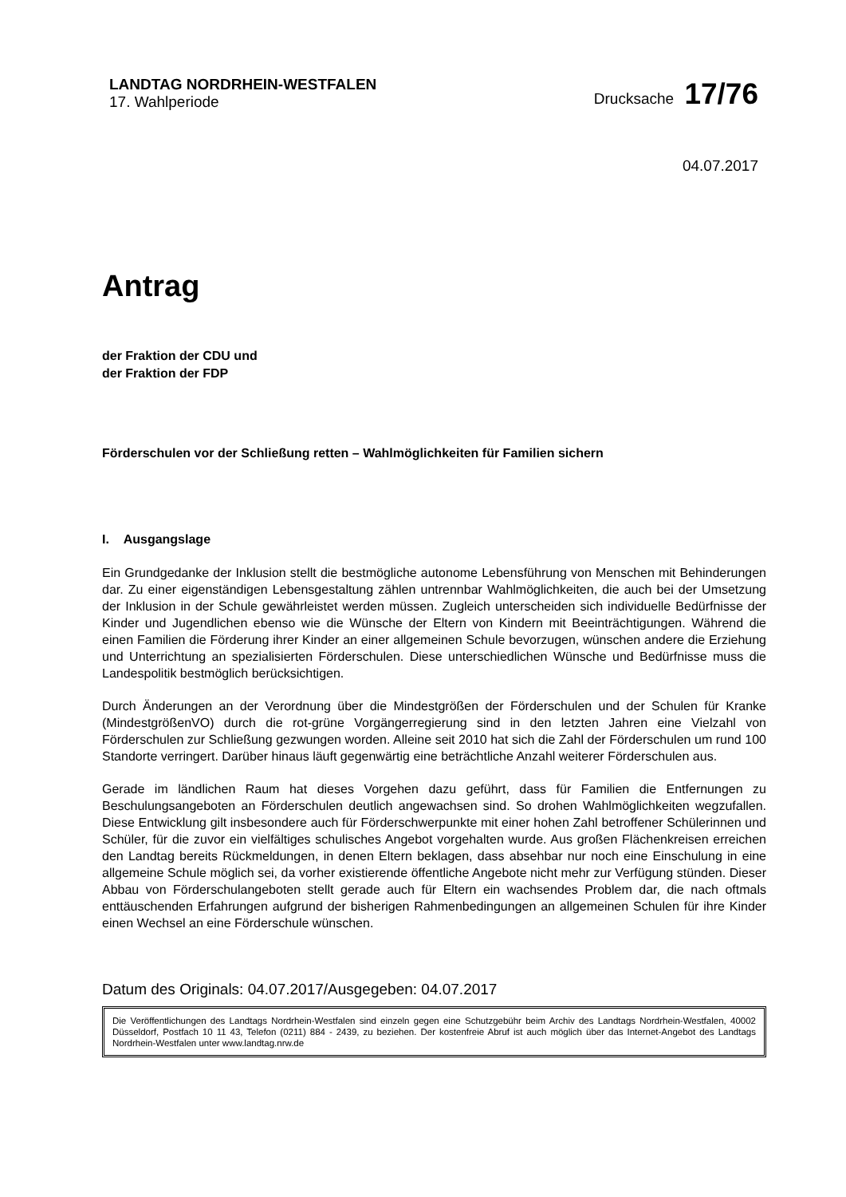LANDTAG NORDRHEIN-WESTFALEN
17. Wahlperiode
Drucksache 17/76
04.07.2017
Antrag
der Fraktion der CDU und
der Fraktion der FDP
Förderschulen vor der Schließung retten – Wahlmöglichkeiten für Familien sichern
I. Ausgangslage
Ein Grundgedanke der Inklusion stellt die bestmögliche autonome Lebensführung von Menschen mit Behinderungen dar. Zu einer eigenständigen Lebensgestaltung zählen untrennbar Wahlmöglichkeiten, die auch bei der Umsetzung der Inklusion in der Schule gewährleistet werden müssen. Zugleich unterscheiden sich individuelle Bedürfnisse der Kinder und Jugendlichen ebenso wie die Wünsche der Eltern von Kindern mit Beeinträchtigungen. Während die einen Familien die Förderung ihrer Kinder an einer allgemeinen Schule bevorzugen, wünschen andere die Erziehung und Unterrichtung an spezialisierten Förderschulen. Diese unterschiedlichen Wünsche und Bedürfnisse muss die Landespolitik bestmöglich berücksichtigen.
Durch Änderungen an der Verordnung über die Mindestgrößen der Förderschulen und der Schulen für Kranke (MindestgrößenVO) durch die rot-grüne Vorgängerregierung sind in den letzten Jahren eine Vielzahl von Förderschulen zur Schließung gezwungen worden. Alleine seit 2010 hat sich die Zahl der Förderschulen um rund 100 Standorte verringert. Darüber hinaus läuft gegenwärtig eine beträchtliche Anzahl weiterer Förderschulen aus.
Gerade im ländlichen Raum hat dieses Vorgehen dazu geführt, dass für Familien die Entfernungen zu Beschulungsangeboten an Förderschulen deutlich angewachsen sind. So drohen Wahlmöglichkeiten wegzufallen. Diese Entwicklung gilt insbesondere auch für Förderschwerpunkte mit einer hohen Zahl betroffener Schülerinnen und Schüler, für die zuvor ein vielfältiges schulisches Angebot vorgehalten wurde. Aus großen Flächenkreisen erreichen den Landtag bereits Rückmeldungen, in denen Eltern beklagen, dass absehbar nur noch eine Einschulung in eine allgemeine Schule möglich sei, da vorher existierende öffentliche Angebote nicht mehr zur Verfügung stünden. Dieser Abbau von Förderschulangeboten stellt gerade auch für Eltern ein wachsendes Problem dar, die nach oftmals enttäuschenden Erfahrungen aufgrund der bisherigen Rahmenbedingungen an allgemeinen Schulen für ihre Kinder einen Wechsel an eine Förderschule wünschen.
Datum des Originals: 04.07.2017/Ausgegeben: 04.07.2017
Die Veröffentlichungen des Landtags Nordrhein-Westfalen sind einzeln gegen eine Schutzgebühr beim Archiv des Landtags Nordrhein-Westfalen, 40002 Düsseldorf, Postfach 10 11 43, Telefon (0211) 884 - 2439, zu beziehen. Der kostenfreie Abruf ist auch möglich über das Internet-Angebot des Landtags Nordrhein-Westfalen unter www.landtag.nrw.de